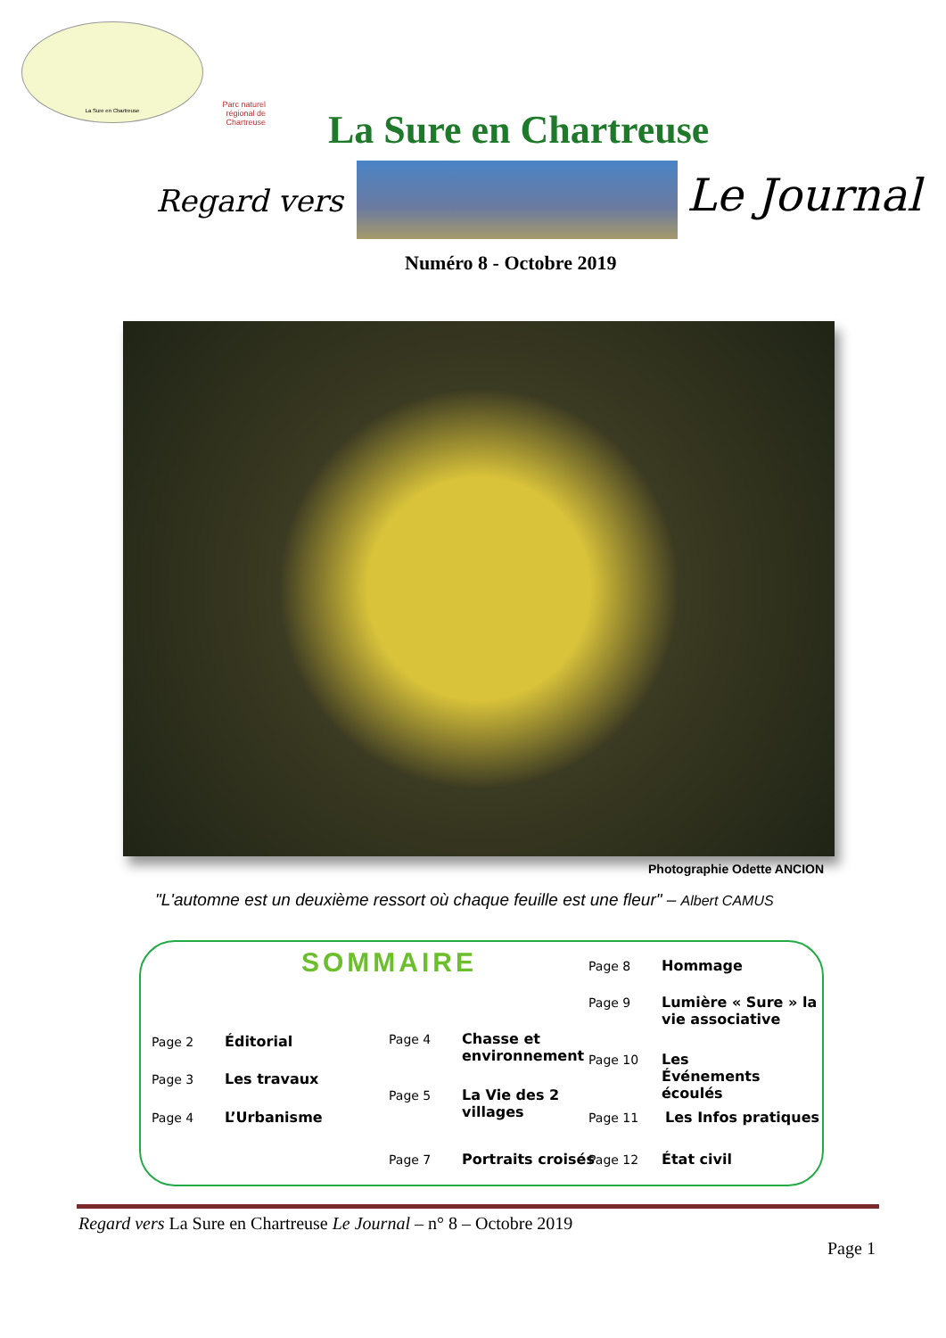La Sure en Chartreuse
Parc naturel régional de Chartreuse
La Sure en Chartreuse
Regard vers Le Journal
Numéro 8 - Octobre 2019
Photographie Odette ANCION
"L'automne est un deuxième ressort où chaque feuille est une fleur" – Albert CAMUS
SOMMAIRE
Page 2 Éditorial
Page 3 Les travaux
Page 4 L’Urbanisme
Page 4
Chasse et environnement
Page 5
La Vie des 2 villages
Page 7 Portraits croisés
Page 8 Hommage
Page 9
Lumière « Sure » la vie associative
Page 10
Les Événements écoulés
Page 11 Les Infos pratiques
Page 12 État civil
Regard vers La Sure en Chartreuse Le Journal – n° 8 – Octobre 2019
Page 1